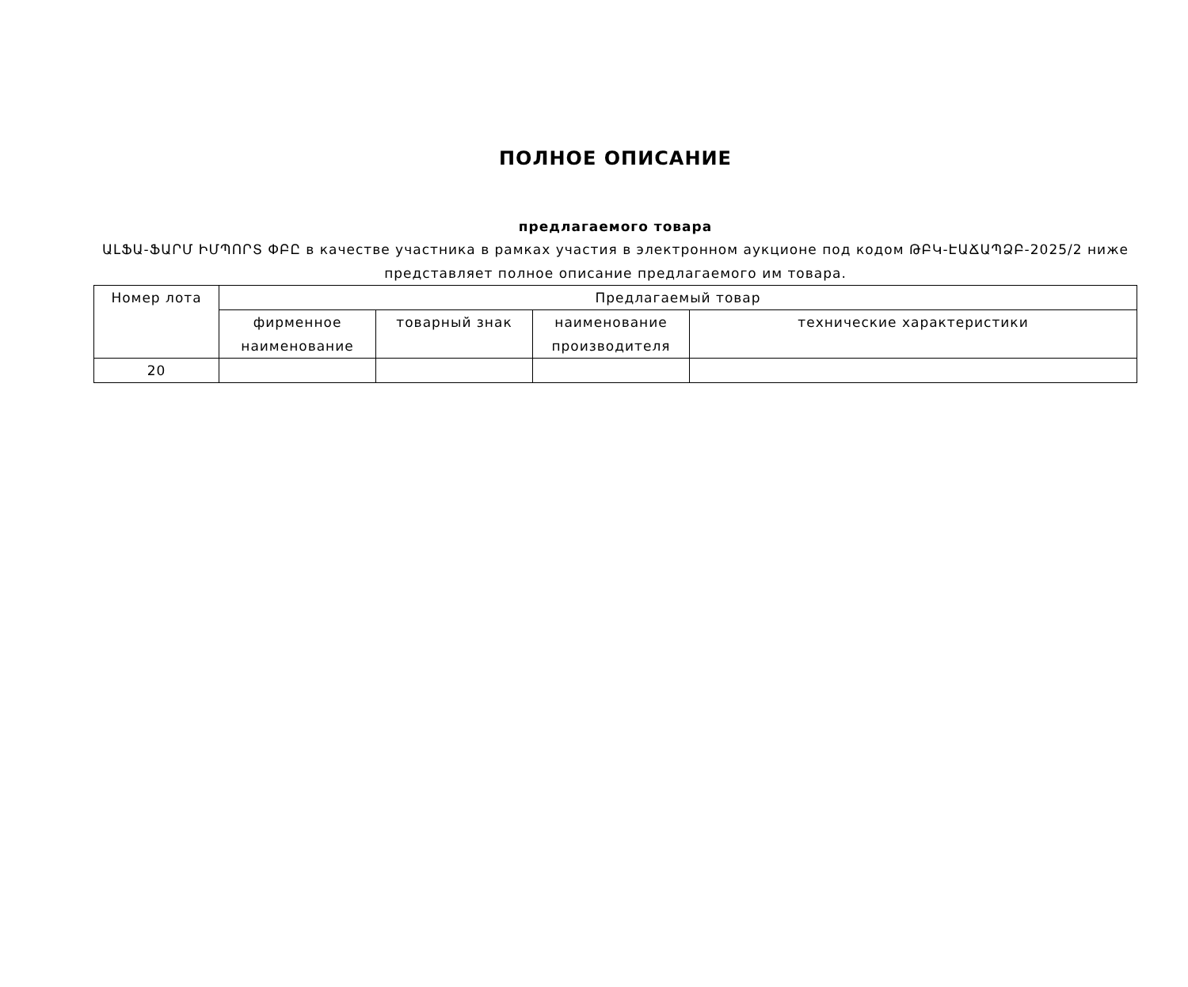ПОЛНОЕ ОПИСАНИЕ
предлагаемого товара
ԱԼՖԱ-ՖԱՐՄ ԻՄՊՈՐՏ ՓԲԸ в качестве участника в рамках участия в электронном аукционе под кодом ԹԲԿ-ԷԱՃԱՊՁԲ-2025/2 ниже представляет полное описание предлагаемого им товара.
| Номер лота | Предлагаемый товар | | | |
| --- | --- | --- | --- | --- |
| | фирменное наименование | товарный знак | наименование производителя | технические характеристики |
| 20 | | | | |